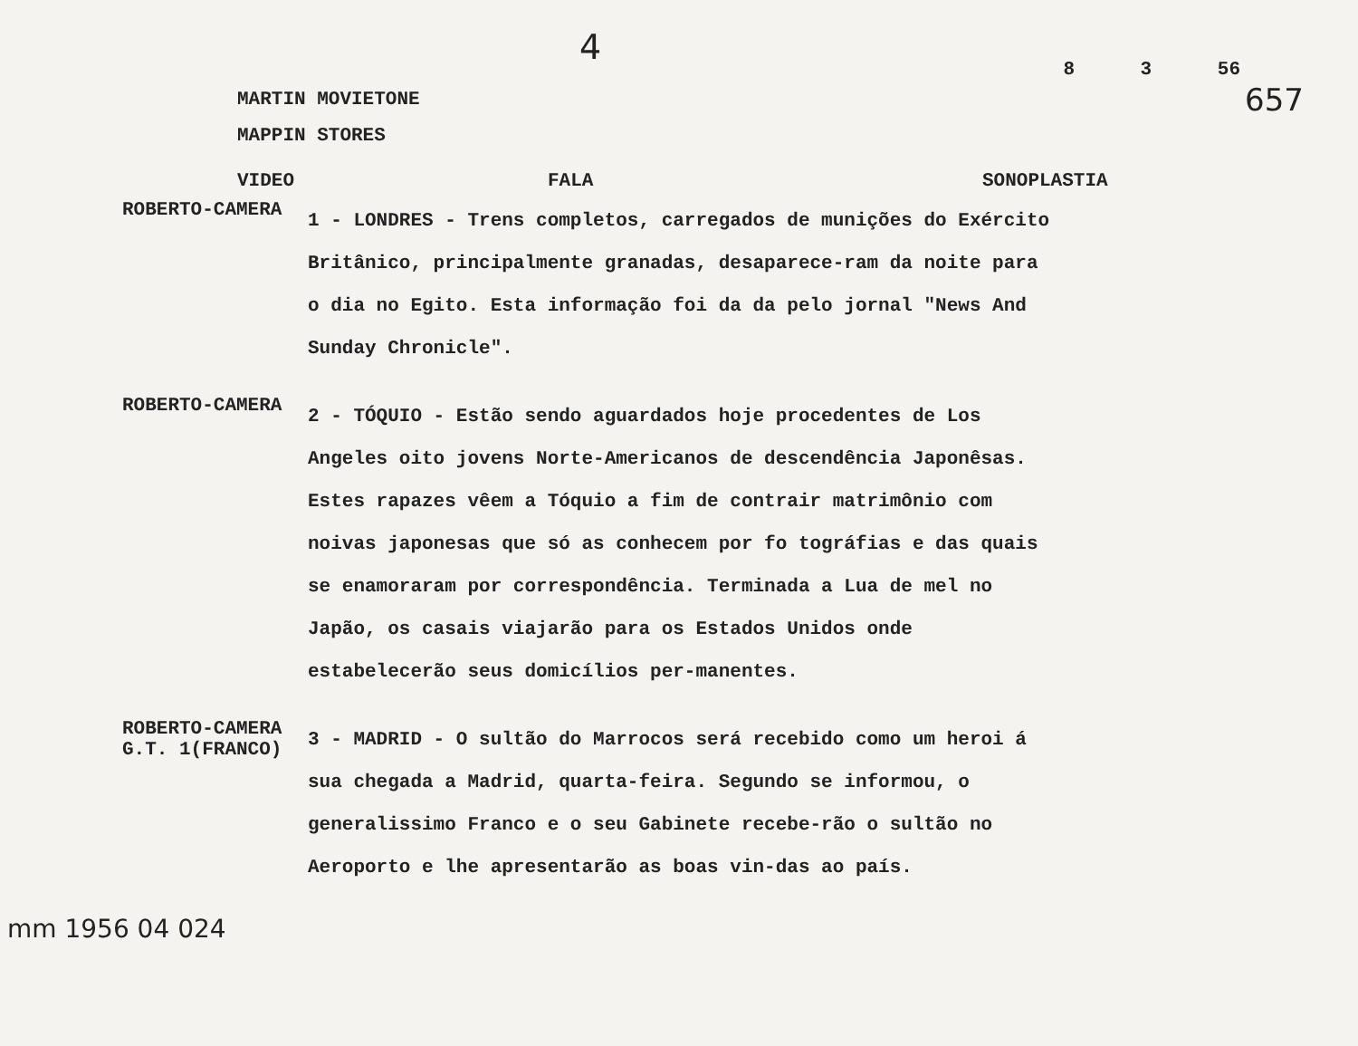4 8 3 56
MARTIN MOVIETONE
MAPPIN STORES
657
VIDEO FALA SONOPLASTIA
ROBERTO-CAMERA
1 - LONDRES - Trens completos, carregados de munições do Exército Britânico, principalmente granadas, desaparece-ram da noite para o dia no Egito. Esta informação foi da da pelo jornal "News And Sunday Chronicle".
ROBERTO-CAMERA
2 - TÓQUIO - Estão sendo aguardados hoje procedentes de Los Angeles oito jovens Norte-Americanos de descendência Japonêsas. Estes rapazes vêem a Tóquio a fim de contrair matrimônio com noivas japonesas que só as conhecem por fo tográfias e das quais se enamoraram por correspondência. Terminada a Lua de mel no Japão, os casais viajarão para os Estados Unidos onde estabelecerão seus domicílios per-manentes.
ROBERTO-CAMERA
G.T. 1(FRANCO)
3 - MADRID - O sultão do Marrocos será recebido como um heroi á sua chegada a Madrid, quarta-feira. Segundo se informou, o generalissimo Franco e o seu Gabinete recebe-rão o sultão no Aeroporto e lhe apresentarão as boas vin-das ao país.
mm 1956 04 024